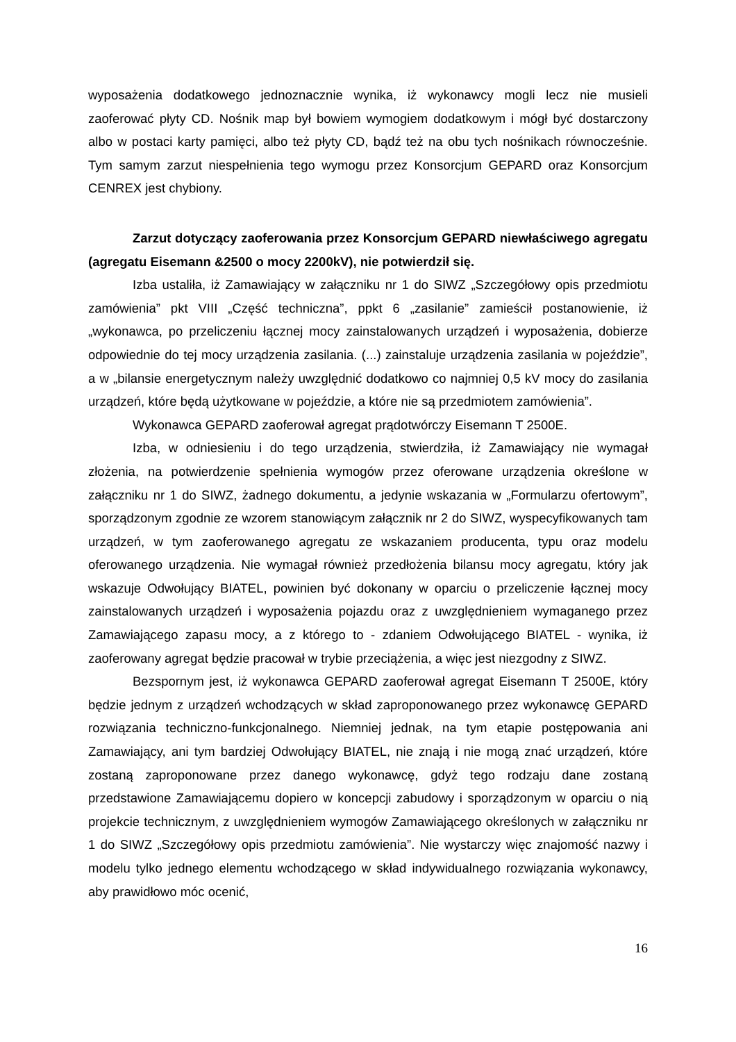wyposażenia dodatkowego jednoznacznie wynika, iż wykonawcy mogli lecz nie musieli zaoferować płyty CD. Nośnik map był bowiem wymogiem dodatkowym i mógł być dostarczony albo w postaci karty pamięci, albo też płyty CD, bądź też na obu tych nośnikach równocześnie. Tym samym zarzut niespełnienia tego wymogu przez Konsorcjum GEPARD oraz Konsorcjum CENREX jest chybiony.
Zarzut dotyczący zaoferowania przez Konsorcjum GEPARD niewłaściwego agregatu (agregatu Eisemann &2500 o mocy 2200kV), nie potwierdził się.
Izba ustaliła, iż Zamawiający w załączniku nr 1 do SIWZ „Szczegółowy opis przedmiotu zamówienia” pkt VIII „Część techniczna”, ppkt 6 „zasilanie” zamieścił postanowienie, iż „wykonawca, po przeliczeniu łącznej mocy zainstalowanych urządzeń i wyposażenia, dobierze odpowiednie do tej mocy urządzenia zasilania. (...) zainstaluje urządzenia zasilania w pojeździe”, a w „bilansie energetycznym należy uwzględnić dodatkowo co najmniej 0,5 kV mocy do zasilania urządzeń, które będą użytkowane w pojeździe, a które nie są przedmiotem zamówienia”.
Wykonawca GEPARD zaoferował agregat prądotwórczy Eisemann T 2500E.
Izba, w odniesieniu i do tego urządzenia, stwierdziła, iż Zamawiający nie wymagał złożenia, na potwierdzenie spełnienia wymogów przez oferowane urządzenia określone w załączniku nr 1 do SIWZ, żadnego dokumentu, a jedynie wskazania w „Formularzu ofertowym”, sporządzonym zgodnie ze wzorem stanowiącym załącznik nr 2 do SIWZ, wyspecyfikowanych tam urządzeń, w tym zaoferowanego agregatu ze wskazaniem producenta, typu oraz modelu oferowanego urządzenia. Nie wymagał również przedłożenia bilansu mocy agregatu, który jak wskazuje Odwołujący BIATEL, powinien być dokonany w oparciu o przeliczenie łącznej mocy zainstalowanych urządzeń i wyposażenia pojazdu oraz z uwzględnieniem wymaganego przez Zamawiającego zapasu mocy, a z którego to - zdaniem Odwołującego BIATEL - wynika, iż zaoferowany agregat będzie pracował w trybie przeciążenia, a więc jest niezgodny z SIWZ.
Bezspornym jest, iż wykonawca GEPARD zaoferował agregat Eisemann T 2500E, który będzie jednym z urządzeń wchodzących w skład zaproponowanego przez wykonawcę GEPARD rozwiązania techniczno-funkcjonalnego. Niemniej jednak, na tym etapie postępowania ani Zamawiający, ani tym bardziej Odwołujący BIATEL, nie znają i nie mogą znać urządzeń, które zostaną zaproponowane przez danego wykonawcę, gdyż tego rodzaju dane zostaną przedstawione Zamawiającemu dopiero w koncepcji zabudowy i sporządzonym w oparciu o nią projekcie technicznym, z uwzględnieniem wymogów Zamawiającego określonych w załączniku nr 1 do SIWZ „Szczegółowy opis przedmiotu zamówienia”. Nie wystarczy więc znajomość nazwy i modelu tylko jednego elementu wchodzącego w skład indywidualnego rozwiązania wykonawcy, aby prawidłowo móc ocenić,
16